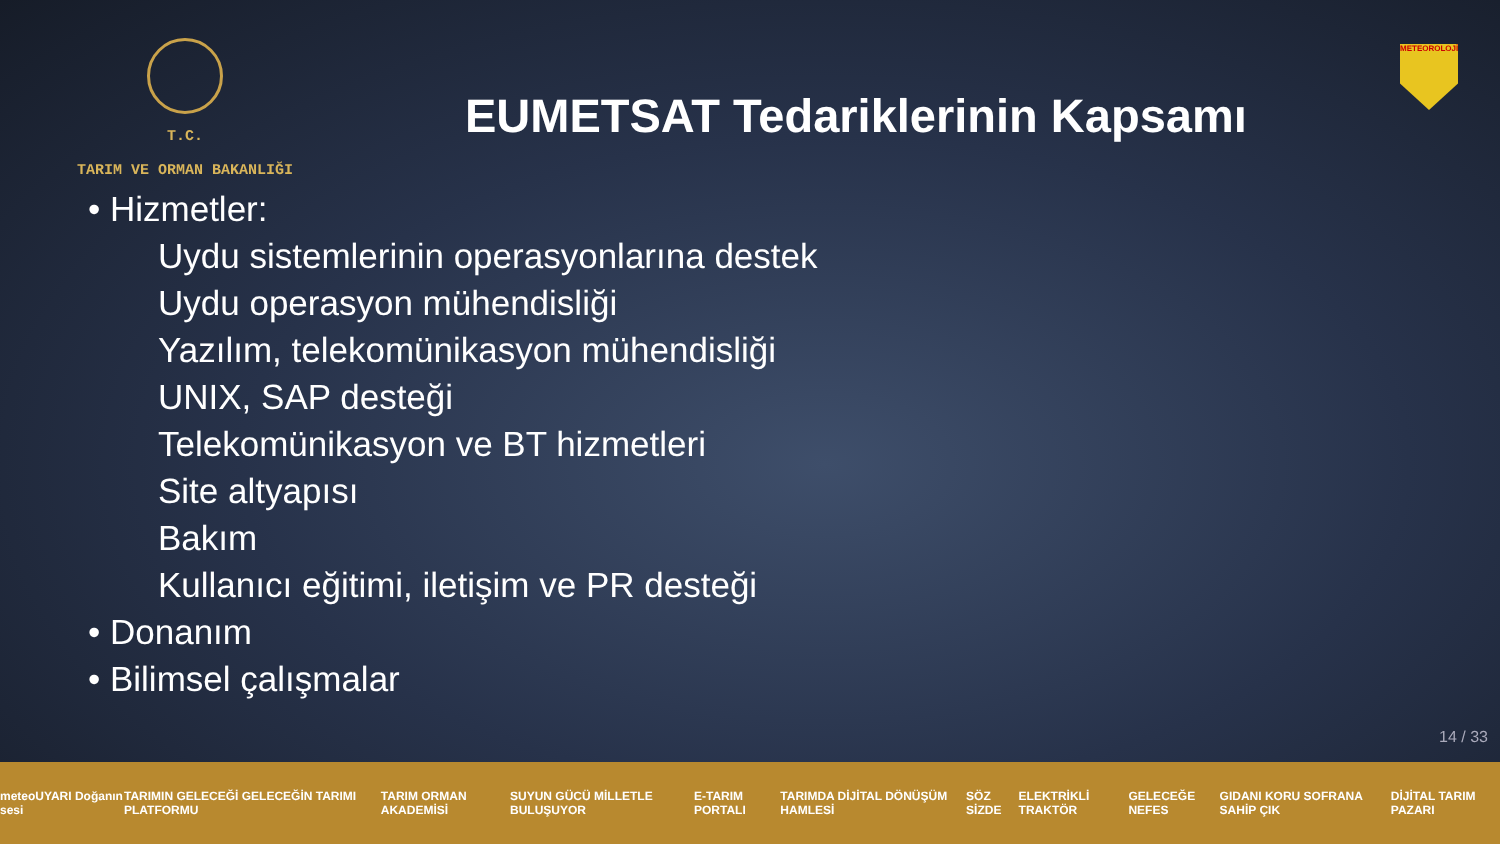T.C.
TARIM VE ORMAN BAKANLIĞI
EUMETSAT Tedariklerinin Kapsamı
METEOROLOJİ
• Hizmetler:
Uydu sistemlerinin operasyonlarına destek
Uydu operasyon mühendisliği
Yazılım, telekomünikasyon mühendisliği
UNIX, SAP desteği
Telekomünikasyon ve BT hizmetleri
Site altyapısı
Bakım
Kullanıcı eğitimi, iletişim ve PR desteği
• Donanım
• Bilimsel çalışmalar
14 / 33
meteoUYARI Doğanın sesi TARIMIN GELECEĞİ GELECEĞİN TARIMI PLATFORMU TARIM ORMAN AKADEMİSİ SUYUN GÜCÜ MİLLETLE BULUŞUYOR E-TARIM PORTALI TARIMDA DİJİTAL DÖNÜŞÜM HAMLESİ SÖZ SİZDE ELEKTRİKLİ TRAKTÖR GELECEĞE NEFES GIDANI KORU SOFRANA SAHİP ÇIK DİJİTAL TARIM PAZARI